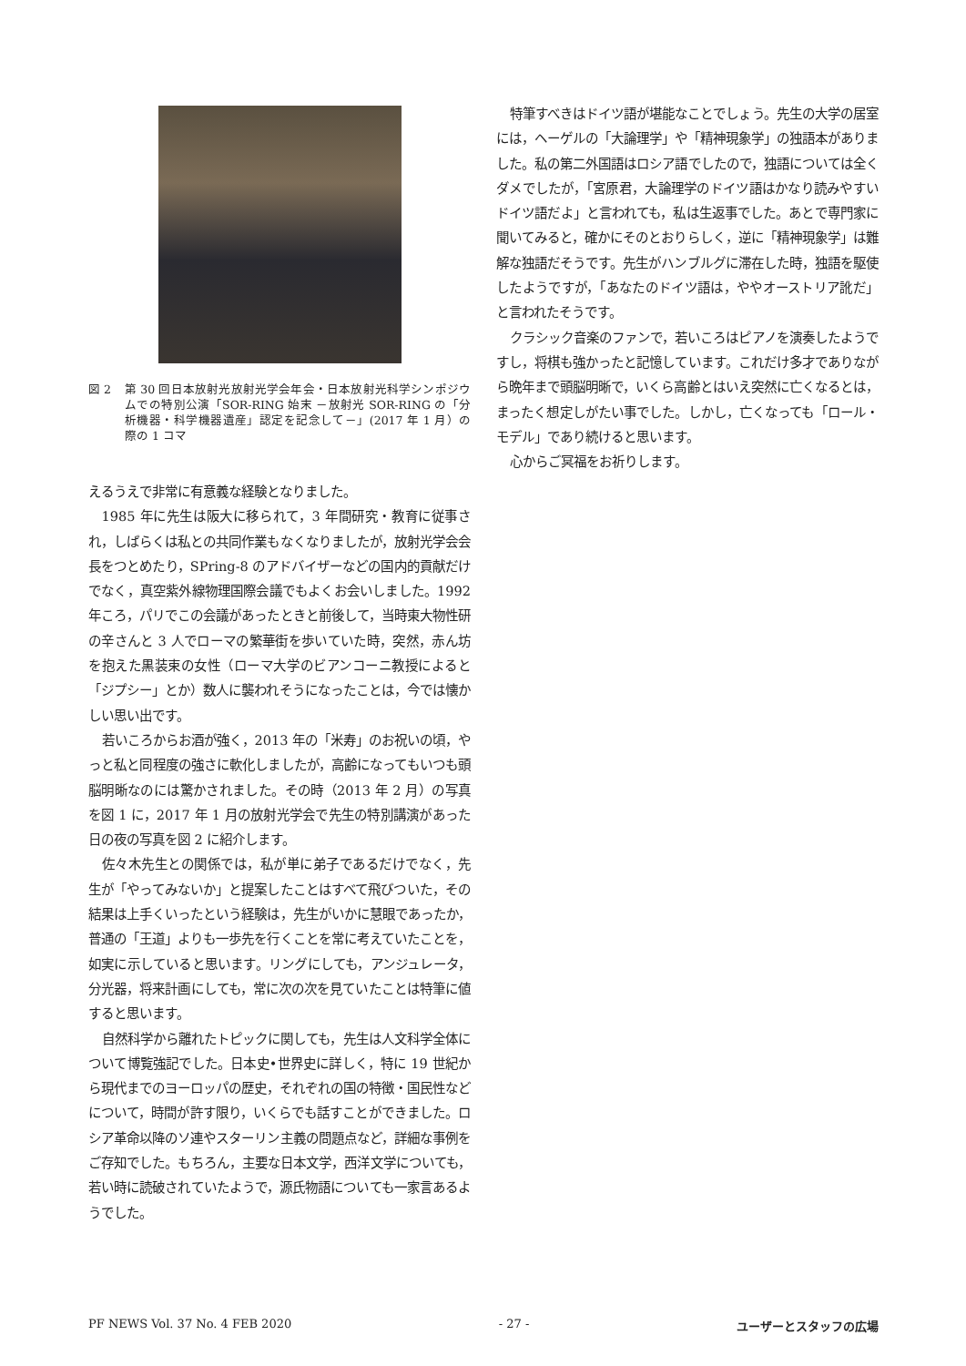図 2 第 30 回日本放射光放射光学会年会・日本放射光科学シンポジウムでの特別公演「SOR-RING 始末 －放射光 SOR-RING の「分析機器・科学機器遺産」認定を記念して－」(2017 年 1 月）の際の 1 コマ
えるうえで非常に有意義な経験となりました。
1985 年に先生は阪大に移られて，3 年間研究・教育に従事され，しばらくは私との共同作業もなくなりましたが，放射光学会会長をつとめたり，SPring-8 のアドバイザーなどの国内的貢献だけでなく，真空紫外線物理国際会議でもよくお会いしました。1992 年ころ，パリでこの会議があったときと前後して，当時東大物性研の辛さんと 3 人でローマの繁華街を歩いていた時，突然，赤ん坊を抱えた黒装束の女性（ローマ大学のビアンコーニ教授によると「ジプシー」とか）数人に襲われそうになったことは，今では懐かしい思い出です。
若いころからお酒が強く，2013 年の「米寿」のお祝いの頃，やっと私と同程度の強さに軟化しましたが，高齢になってもいつも頭脳明晰なのには驚かされました。その時（2013 年 2 月）の写真を図 1 に，2017 年 1 月の放射光学会で先生の特別講演があった日の夜の写真を図 2 に紹介します。
佐々木先生との関係では，私が単に弟子であるだけでなく，先生が「やってみないか」と提案したことはすべて飛びついた，その結果は上手くいったという経験は，先生がいかに慧眼であったか，普通の「王道」よりも一歩先を行くことを常に考えていたことを，如実に示していると思います。リングにしても，アンジュレータ，分光器，将来計画にしても，常に次の次を見ていたことは特筆に値すると思います。
自然科学から離れたトピックに関しても，先生は人文科学全体について博覧強記でした。日本史•世界史に詳しく，特に 19 世紀から現代までのヨーロッパの歴史，それぞれの国の特徴・国民性などについて，時間が許す限り，いくらでも話すことができました。ロシア革命以降のソ連やスターリン主義の問題点など，詳細な事例をご存知でした。もちろん，主要な日本文学，西洋文学についても，若い時に読破されていたようで，源氏物語についても一家言あるようでした。
特筆すべきはドイツ語が堪能なことでしょう。先生の大学の居室には，ヘーゲルの「大論理学」や「精神現象学」の独語本がありました。私の第二外国語はロシア語でしたので，独語については全くダメでしたが，「宮原君，大論理学のドイツ語はかなり読みやすいドイツ語だよ」と言われても，私は生返事でした。あとで専門家に聞いてみると，確かにそのとおりらしく，逆に「精神現象学」は難解な独語だそうです。先生がハンブルグに滞在した時，独語を駆使したようですが，「あなたのドイツ語は，ややオーストリア訛だ」と言われたそうです。
クラシック音楽のファンで，若いころはピアノを演奏したようですし，将棋も強かったと記憶しています。これだけ多才でありながら晩年まで頭脳明晰で，いくら高齢とはいえ突然に亡くなるとは，まったく想定しがたい事でした。しかし，亡くなっても「ロール・モデル」であり続けると思います。
心からご冥福をお祈りします。
PF NEWS Vol. 37 No. 4 FEB 2020 - 27 - ユーザーとスタッフの広場